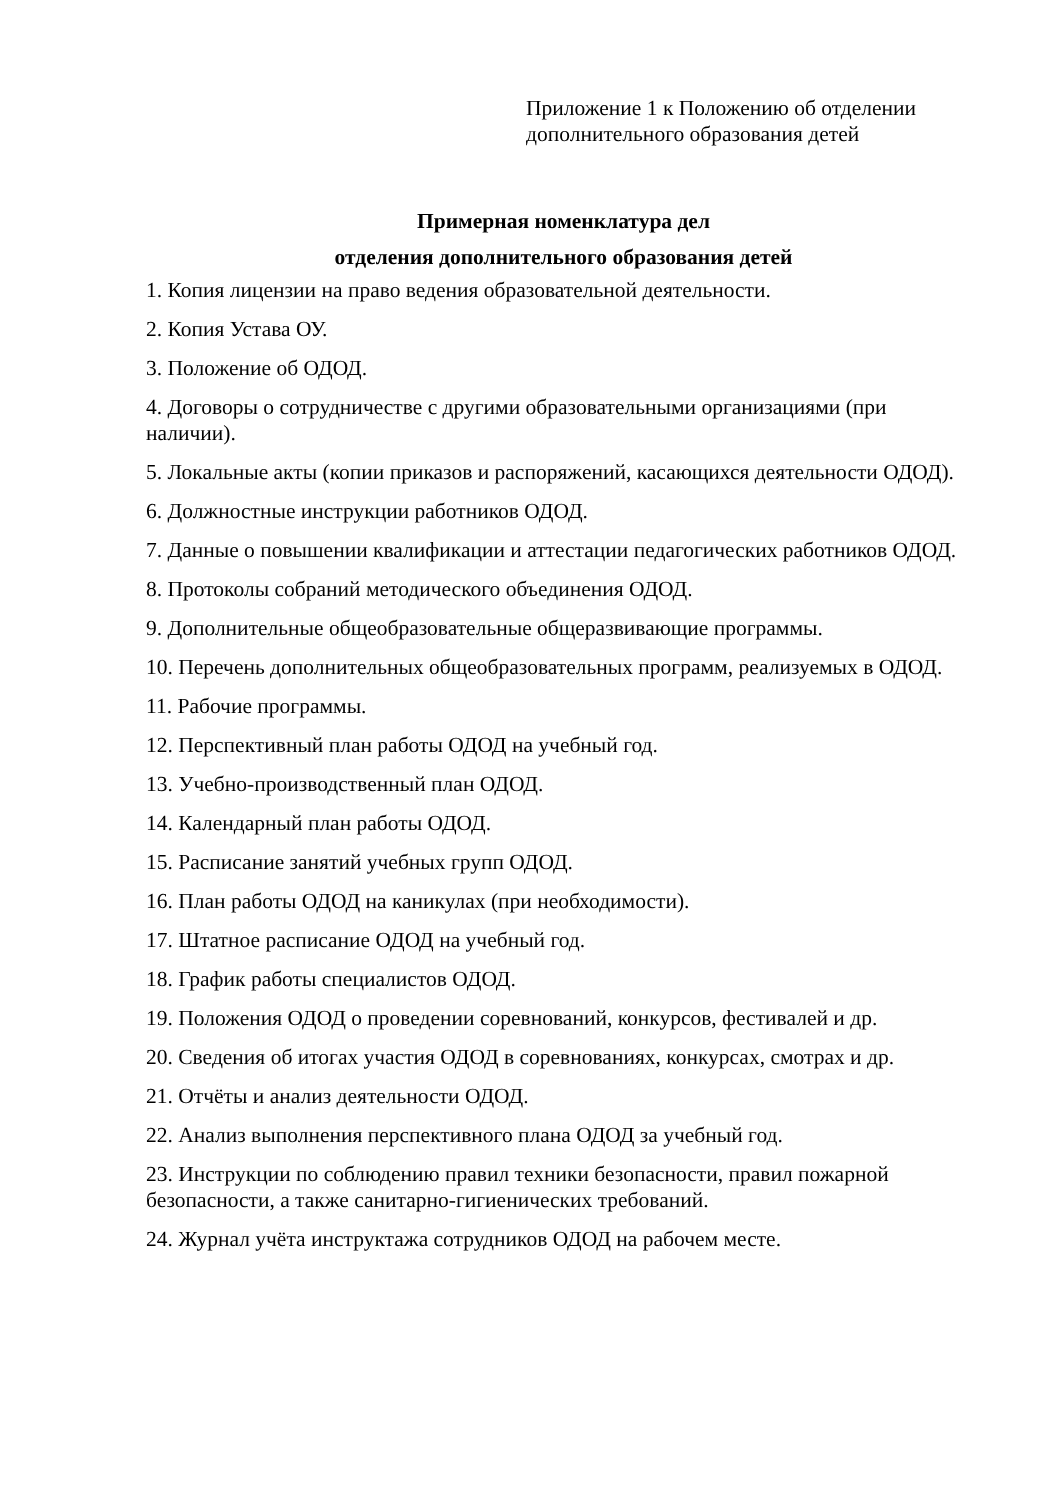Приложение 1 к Положению об отделении
дополнительного образования детей
Примерная номенклатура дел
отделения дополнительного образования детей
1. Копия лицензии на право ведения образовательной деятельности.
2. Копия Устава ОУ.
3. Положение об ОДОД.
4. Договоры о сотрудничестве с другими образовательными организациями (при наличии).
5. Локальные акты (копии приказов и распоряжений, касающихся деятельности ОДОД).
6. Должностные инструкции работников ОДОД.
7. Данные о повышении квалификации и аттестации педагогических работников ОДОД.
8. Протоколы собраний методического объединения ОДОД.
9. Дополнительные общеобразовательные общеразвивающие программы.
10. Перечень дополнительных общеобразовательных программ, реализуемых в ОДОД.
11. Рабочие программы.
12. Перспективный план работы ОДОД на учебный год.
13. Учебно-производственный план ОДОД.
14. Календарный план работы ОДОД.
15. Расписание занятий учебных групп ОДОД.
16. План работы ОДОД на каникулах (при необходимости).
17. Штатное расписание ОДОД на учебный год.
18. График работы специалистов ОДОД.
19. Положения ОДОД о проведении соревнований, конкурсов, фестивалей и др.
20. Сведения об итогах участия ОДОД в соревнованиях, конкурсах, смотрах и др.
21. Отчёты и анализ деятельности ОДОД.
22. Анализ выполнения перспективного плана ОДОД за учебный год.
23. Инструкции по соблюдению правил техники безопасности, правил пожарной безопасности, а также санитарно-гигиенических требований.
24. Журнал учёта инструктажа сотрудников ОДОД на рабочем месте.